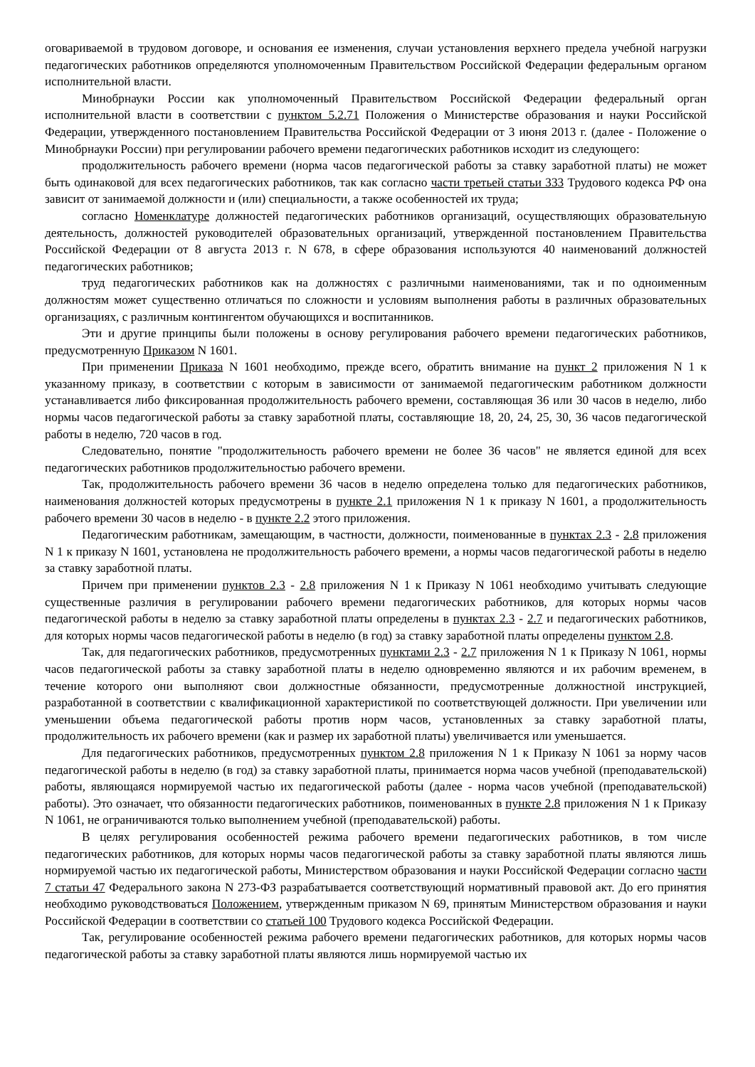оговариваемой в трудовом договоре, и основания ее изменения, случаи установления верхнего предела учебной нагрузки педагогических работников определяются уполномоченным Правительством Российской Федерации федеральным органом исполнительной власти.
Минобрнауки России как уполномоченный Правительством Российской Федерации федеральный орган исполнительной власти в соответствии с пунктом 5.2.71 Положения о Министерстве образования и науки Российской Федерации, утвержденного постановлением Правительства Российской Федерации от 3 июня 2013 г. (далее - Положение о Минобрнауки России) при регулировании рабочего времени педагогических работников исходит из следующего:
продолжительность рабочего времени (норма часов педагогической работы за ставку заработной платы) не может быть одинаковой для всех педагогических работников, так как согласно части третьей статьи 333 Трудового кодекса РФ она зависит от занимаемой должности и (или) специальности, а также особенностей их труда;
согласно Номенклатуре должностей педагогических работников организаций, осуществляющих образовательную деятельность, должностей руководителей образовательных организаций, утвержденной постановлением Правительства Российской Федерации от 8 августа 2013 г. N 678, в сфере образования используются 40 наименований должностей педагогических работников;
труд педагогических работников как на должностях с различными наименованиями, так и по одноименным должностям может существенно отличаться по сложности и условиям выполнения работы в различных образовательных организациях, с различным контингентом обучающихся и воспитанников.
Эти и другие принципы были положены в основу регулирования рабочего времени педагогических работников, предусмотренную Приказом N 1601.
При применении Приказа N 1601 необходимо, прежде всего, обратить внимание на пункт 2 приложения N 1 к указанному приказу, в соответствии с которым в зависимости от занимаемой педагогическим работником должности устанавливается либо фиксированная продолжительность рабочего времени, составляющая 36 или 30 часов в неделю, либо нормы часов педагогической работы за ставку заработной платы, составляющие 18, 20, 24, 25, 30, 36 часов педагогической работы в неделю, 720 часов в год.
Следовательно, понятие "продолжительность рабочего времени не более 36 часов" не является единой для всех педагогических работников продолжительностью рабочего времени.
Так, продолжительность рабочего времени 36 часов в неделю определена только для педагогических работников, наименования должностей которых предусмотрены в пункте 2.1 приложения N 1 к приказу N 1601, а продолжительность рабочего времени 30 часов в неделю - в пункте 2.2 этого приложения.
Педагогическим работникам, замещающим, в частности, должности, поименованные в пунктах 2.3 - 2.8 приложения N 1 к приказу N 1601, установлена не продолжительность рабочего времени, а нормы часов педагогической работы в неделю за ставку заработной платы.
Причем при применении пунктов 2.3 - 2.8 приложения N 1 к Приказу N 1061 необходимо учитывать следующие существенные различия в регулировании рабочего времени педагогических работников, для которых нормы часов педагогической работы в неделю за ставку заработной платы определены в пунктах 2.3 - 2.7 и педагогических работников, для которых нормы часов педагогической работы в неделю (в год) за ставку заработной платы определены пунктом 2.8.
Так, для педагогических работников, предусмотренных пунктами 2.3 - 2.7 приложения N 1 к Приказу N 1061, нормы часов педагогической работы за ставку заработной платы в неделю одновременно являются и их рабочим временем, в течение которого они выполняют свои должностные обязанности, предусмотренные должностной инструкцией, разработанной в соответствии с квалификационной характеристикой по соответствующей должности. При увеличении или уменьшении объема педагогической работы против норм часов, установленных за ставку заработной платы, продолжительность их рабочего времени (как и размер их заработной платы) увеличивается или уменьшается.
Для педагогических работников, предусмотренных пунктом 2.8 приложения N 1 к Приказу N 1061 за норму часов педагогической работы в неделю (в год) за ставку заработной платы, принимается норма часов учебной (преподавательской) работы, являющаяся нормируемой частью их педагогической работы (далее - норма часов учебной (преподавательской) работы). Это означает, что обязанности педагогических работников, поименованных в пункте 2.8 приложения N 1 к Приказу N 1061, не ограничиваются только выполнением учебной (преподавательской) работы.
В целях регулирования особенностей режима рабочего времени педагогических работников, в том числе педагогических работников, для которых нормы часов педагогической работы за ставку заработной платы являются лишь нормируемой частью их педагогической работы, Министерством образования и науки Российской Федерации согласно части 7 статьи 47 Федерального закона N 273-ФЗ разрабатывается соответствующий нормативный правовой акт. До его принятия необходимо руководствоваться Положением, утвержденным приказом N 69, принятым Министерством образования и науки Российской Федерации в соответствии со статьей 100 Трудового кодекса Российской Федерации.
Так, регулирование особенностей режима рабочего времени педагогических работников, для которых нормы часов педагогической работы за ставку заработной платы являются лишь нормируемой частью их